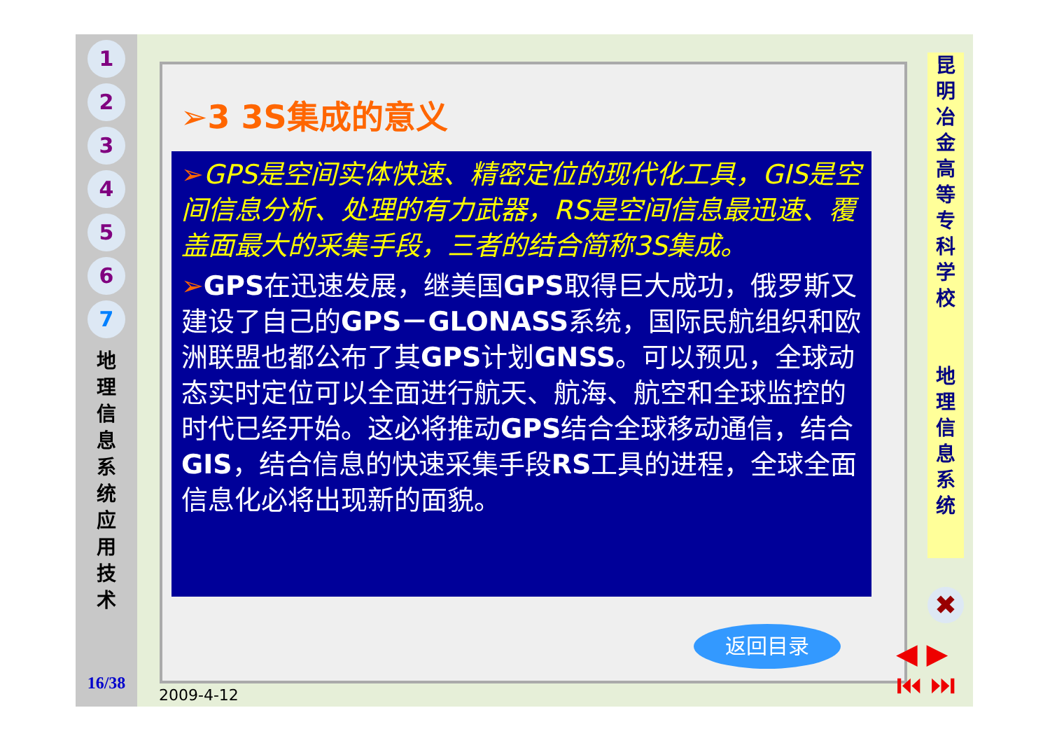1
2
3
4
5
6
7
地 理 信 息 系 统 应 用 技 术
16/38
➢3 3S集成的意义
➢GPS是空间实体快速、精密定位的现代化工具，GIS是空间信息分析、处理的有力武器，RS是空间信息最迅速、覆盖面最大的采集手段，三者的结合简称3S集成。
➢GPS在迅速发展，继美国GPS取得巨大成功，俄罗斯又建设了自己的GPS－GLONASS系统，国际民航组织和欧洲联盟也都公布了其GPS计划GNSS。可以预见，全球动态实时定位可以全面进行航天、航海、航空和全球监控的时代已经开始。这必将推动GPS结合全球移动通信，结合GIS，结合信息的快速采集手段RS工具的进程，全球全面信息化必将出现新的面貌。
昆 明 冶 金 高 等 专 科 学 校
地 理 信 息 系 统
✖
返回目录
◀ ▶
⏮ ⏭
2009-4-12